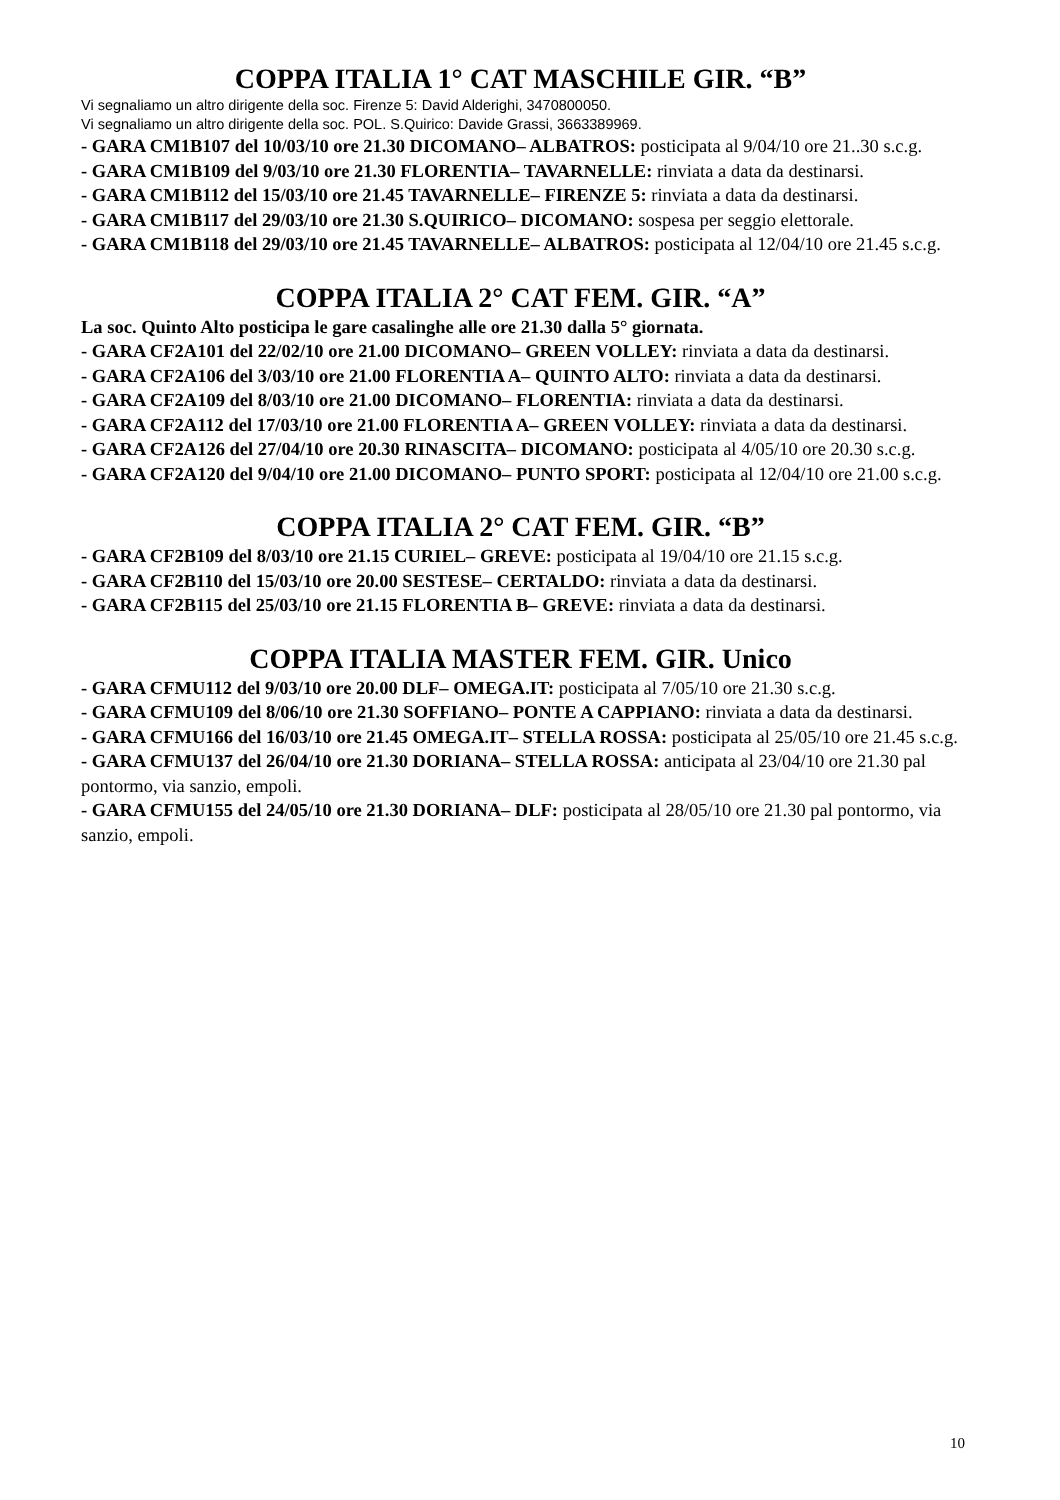COPPA ITALIA 1° CAT MASCHILE GIR. “B”
Vi segnaliamo un altro dirigente della soc. Firenze 5: David Alderighi, 3470800050.
Vi segnaliamo un altro dirigente della soc. POL. S.Quirico: Davide Grassi, 3663389969.
- GARA CM1B107 del 10/03/10 ore 21.30 DICOMANO– ALBATROS: posticipata al 9/04/10 ore 21..30 s.c.g.
- GARA CM1B109 del 9/03/10 ore 21.30 FLORENTIA– TAVARNELLE: rinviata a data da destinarsi.
- GARA CM1B112 del 15/03/10 ore 21.45 TAVARNELLE– FIRENZE 5: rinviata a data da destinarsi.
- GARA CM1B117 del 29/03/10 ore 21.30 S.QUIRICO– DICOMANO: sospesa per seggio elettorale.
- GARA CM1B118 del 29/03/10 ore 21.45 TAVARNELLE– ALBATROS: posticipata al 12/04/10 ore 21.45 s.c.g.
COPPA ITALIA 2° CAT FEM. GIR. “A”
La soc. Quinto Alto posticipa le gare casalinghe alle ore 21.30 dalla 5° giornata.
- GARA CF2A101 del 22/02/10 ore 21.00 DICOMANO– GREEN VOLLEY: rinviata a data da destinarsi.
- GARA CF2A106 del 3/03/10 ore 21.00 FLORENTIA A– QUINTO ALTO: rinviata a data da destinarsi.
- GARA CF2A109 del 8/03/10 ore 21.00 DICOMANO– FLORENTIA: rinviata a data da destinarsi.
- GARA CF2A112 del 17/03/10 ore 21.00 FLORENTIA A– GREEN VOLLEY: rinviata a data da destinarsi.
- GARA CF2A126 del 27/04/10 ore 20.30 RINASCITA– DICOMANO: posticipata al 4/05/10 ore 20.30 s.c.g.
- GARA CF2A120 del 9/04/10 ore 21.00 DICOMANO– PUNTO SPORT: posticipata al 12/04/10 ore 21.00 s.c.g.
COPPA ITALIA 2° CAT FEM. GIR. “B”
- GARA CF2B109 del 8/03/10 ore 21.15 CURIEL– GREVE: posticipata al 19/04/10 ore 21.15 s.c.g.
- GARA CF2B110 del 15/03/10 ore 20.00 SESTESE– CERTALDO: rinviata a data da destinarsi.
- GARA CF2B115 del 25/03/10 ore 21.15 FLORENTIA B– GREVE: rinviata a data da destinarsi.
COPPA ITALIA MASTER FEM. GIR. Unico
- GARA CFMU112 del 9/03/10 ore 20.00 DLF– OMEGA.IT: posticipata al 7/05/10 ore 21.30 s.c.g.
- GARA CFMU109 del 8/06/10 ore 21.30 SOFFIANO– PONTE A CAPPIANO: rinviata a data da destinarsi.
- GARA CFMU166 del 16/03/10 ore 21.45 OMEGA.IT– STELLA ROSSA: posticipata al 25/05/10 ore 21.45 s.c.g.
- GARA CFMU137 del 26/04/10 ore 21.30 DORIANA– STELLA ROSSA: anticipata al 23/04/10 ore 21.30 pal pontormo, via sanzio, empoli.
- GARA CFMU155 del 24/05/10 ore 21.30 DORIANA– DLF: posticipata al 28/05/10 ore 21.30 pal pontormo, via sanzio, empoli.
10